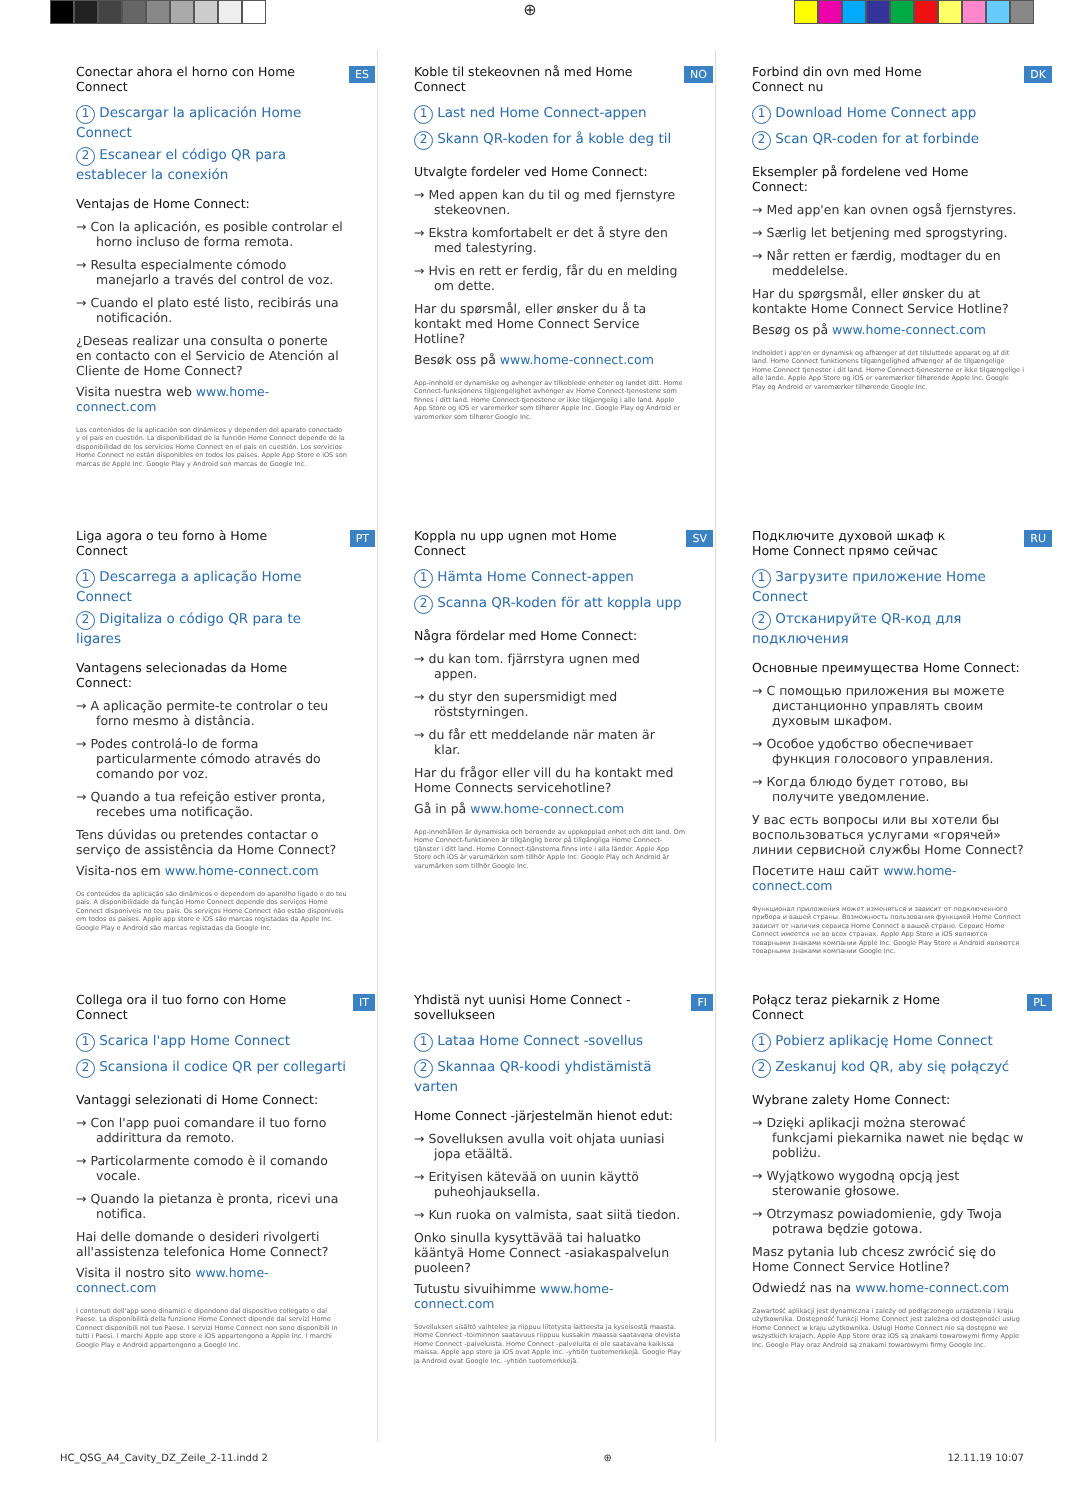⊕
ES
Conectar ahora el horno con Home Connect
1 Descargar la aplicación Home Connect
2 Escanear el código QR para establecer la conexión
Ventajas de Home Connect:
→ Con la aplicación, es posible controlar el horno incluso de forma remota.
→ Resulta especialmente cómodo manejarlo a través del control de voz.
→ Cuando el plato esté listo, recibirás una notificación.
¿Deseas realizar una consulta o ponerte en contacto con el Servicio de Atención al Cliente de Home Connect?
Visita nuestra web www.home-connect.com
Los contenidos de la aplicación son dinámicos y dependen del aparato conectado y el país en cuestión. La disponibilidad de la función Home Connect depende de la disponibilidad de los servicios Home Connect en el país en cuestión. Los servicios Home Connect no están disponibles en todos los países. Apple App Store e iOS son marcas de Apple Inc. Google Play y Android son marcas de Google Inc.
NO
Koble til stekeovnen nå med Home Connect
1 Last ned Home Connect-appen
2 Skann QR-koden for å koble deg til
Utvalgte fordeler ved Home Connect:
→ Med appen kan du til og med fjernstyre stekeovnen.
→ Ekstra komfortabelt er det å styre den med talestyring.
→ Hvis en rett er ferdig, får du en melding om dette.
Har du spørsmål, eller ønsker du å ta kontakt med Home Connect Service Hotline?
Besøk oss på www.home-connect.com
App-innhold er dynamiske og avhenger av tilkoblede enheter og landet ditt. Home Connect-funksjonens tilgjengelighet avhenger av Home Connect-tjenestene som finnes i ditt land. Home Connect-tjenestene er ikke tilgjengelig i alle land. Apple App Store og iOS er varemerker som tilhører Apple Inc. Google Play og Android er varemerker som tilhører Google Inc.
DK
Forbind din ovn med Home Connect nu
1 Download Home Connect app
2 Scan QR-coden for at forbinde
Eksempler på fordelene ved Home Connect:
→ Med app'en kan ovnen også fjernstyres.
→ Særlig let betjening med sprogstyring.
→ Når retten er færdig, modtager du en meddelelse.
Har du spørgsmål, eller ønsker du at kontakte Home Connect Service Hotline?
Besøg os på www.home-connect.com
Indholdet i app'en er dynamisk og afhænger af det tilsluttede apparat og af dit land. Home Connect funktionens tilgængelighed afhænger af de tilgængelige Home Connect tjenester i dit land. Home Connect-tjenesterne er ikke tilgængelige i alle lande. Apple App Store og iOS er varemærker tilhørende Apple Inc. Google Play og Android er varemærker tilhørende Google Inc.
PT
Liga agora o teu forno à Home Connect
1 Descarrega a aplicação Home Connect
2 Digitaliza o código QR para te ligares
Vantagens selecionadas da Home Connect:
→ A aplicação permite-te controlar o teu forno mesmo à distância.
→ Podes controlá-lo de forma particularmente cómodo através do comando por voz.
→ Quando a tua refeição estiver pronta, recebes uma notificação.
Tens dúvidas ou pretendes contactar o serviço de assistência da Home Connect?
Visita-nos em www.home-connect.com
Os conteúdos da aplicação são dinâmicos e dependem do aparelho ligado e do teu país. A disponibilidade da função Home Connect depende dos serviços Home Connect disponíveis no teu país. Os serviços Home Connect não estão disponíveis em todos os países. Apple app store e iOS são marcas registadas da Apple Inc. Google Play e Android são marcas registadas da Google Inc.
SV
Koppla nu upp ugnen mot Home Connect
1 Hämta Home Connect-appen
2 Scanna QR-koden för att koppla upp
Några fördelar med Home Connect:
→ du kan tom. fjärrstyra ugnen med appen.
→ du styr den supersmidigt med röststyrningen.
→ du får ett meddelande när maten är klar.
Har du frågor eller vill du ha kontakt med Home Connects servicehotline?
Gå in på www.home-connect.com
App-innehållen är dynamiska och beroende av uppkopplad enhet och ditt land. Om Home Connect-funktionen är tillgänglig beror på tillgängliga Home Connect-tjänster i ditt land. Home Connect-tjänsterna finns inte i alla länder. Apple App Store och iOS är varumärken som tillhör Apple Inc. Google Play och Android är varumärken som tillhör Google Inc.
RU
Подключите духовой шкаф к Home Connect прямо сейчас
1 Загрузите приложение Home Connect
2 Отсканируйте QR-код для подключения
Основные преимущества Home Connect:
→ С помощью приложения вы можете дистанционно управлять своим духовым шкафом.
→ Особое удобство обеспечивает функция голосового управления.
→ Когда блюдо будет готово, вы получите уведомление.
У вас есть вопросы или вы хотели бы воспользоваться услугами «горячей» линии сервисной службы Home Connect?
Посетите наш сайт www.home-connect.com
Функционал приложения может изменяться и зависит от подключенного прибора и вашей страны. Возможность пользования функцией Home Connect зависит от наличия сервиса Home Connect в вашей стране. Сервис Home Connect имеется не во всех странах. Apple App Store и iOS являются товарными знаками компании Apple Inc. Google Play Store и Android являются товарными знаками компании Google Inc.
IT
Collega ora il tuo forno con Home Connect
1 Scarica l'app Home Connect
2 Scansiona il codice QR per collegarti
Vantaggi selezionati di Home Connect:
→ Con l'app puoi comandare il tuo forno addirittura da remoto.
→ Particolarmente comodo è il comando vocale.
→ Quando la pietanza è pronta, ricevi una notifica.
Hai delle domande o desideri rivolgerti all'assistenza telefonica Home Connect?
Visita il nostro sito www.home-connect.com
I contenuti dell'app sono dinamici e dipendono dal dispositivo collegato e dal Paese. La disponibilità della funzione Home Connect dipende dai servizi Home Connect disponibili nel tuo Paese. I servizi Home Connect non sono disponibili in tutti i Paesi. I marchi Apple app store e iOS appartengono a Apple Inc. I marchi Google Play e Android appartengono a Google Inc.
FI
Yhdistä nyt uunisi Home Connect -sovellukseen
1 Lataa Home Connect -sovellus
2 Skannaa QR-koodi yhdistämistä varten
Home Connect -järjestelmän hienot edut:
→ Sovelluksen avulla voit ohjata uuniasi jopa etäältä.
→ Erityisen kätevää on uunin käyttö puheohjauksella.
→ Kun ruoka on valmista, saat siitä tiedon.
Onko sinulla kysyttävää tai haluatko kääntyä Home Connect -asiakaspalvelun puoleen?
Tutustu sivuihimme www.home-connect.com
Sovelluksen sisältö vaihtelee ja riippuu liitetysta laitteesta ja kyseisestä maasta. Home Connect -toiminnon saatavuus riippuu kussakin maassa saatavana olevista Home Connect -palveluista. Home Connect -palveluita ei ole saatavana kaikissa maissa. Apple app store ja iOS ovat Apple Inc. -yhtiön tuotemerkkejä. Google Play ja Android ovat Google Inc. -yhtiön tuotemerkkejä.
PL
Połącz teraz piekarnik z Home Connect
1 Pobierz aplikację Home Connect
2 Zeskanuj kod QR, aby się połączyć
Wybrane zalety Home Connect:
→ Dzięki aplikacji można sterować funkcjami piekarnika nawet nie będąc w pobliżu.
→ Wyjątkowo wygodną opcją jest sterowanie głosowe.
→ Otrzymasz powiadomienie, gdy Twoja potrawa będzie gotowa.
Masz pytania lub chcesz zwrócić się do Home Connect Service Hotline?
Odwiedź nas na www.home-connect.com
Zawartość aplikacji jest dynamiczna i zależy od podłączonego urządzenia i kraju użytkownika. Dostępność funkcji Home Connect jest zależna od dostępności usług Home Connect w kraju użytkownika. Usługi Home Connect nie są dostępne we wszystkich krajach. Apple App Store oraz iOS są znakami towarowymi firmy Apple Inc. Google Play oraz Android są znakami towarowymi firmy Google Inc.
HC_QSG_A4_Cavity_DZ_Zeile_2-11.indd 2 ⊕ 12.11.19 10:07